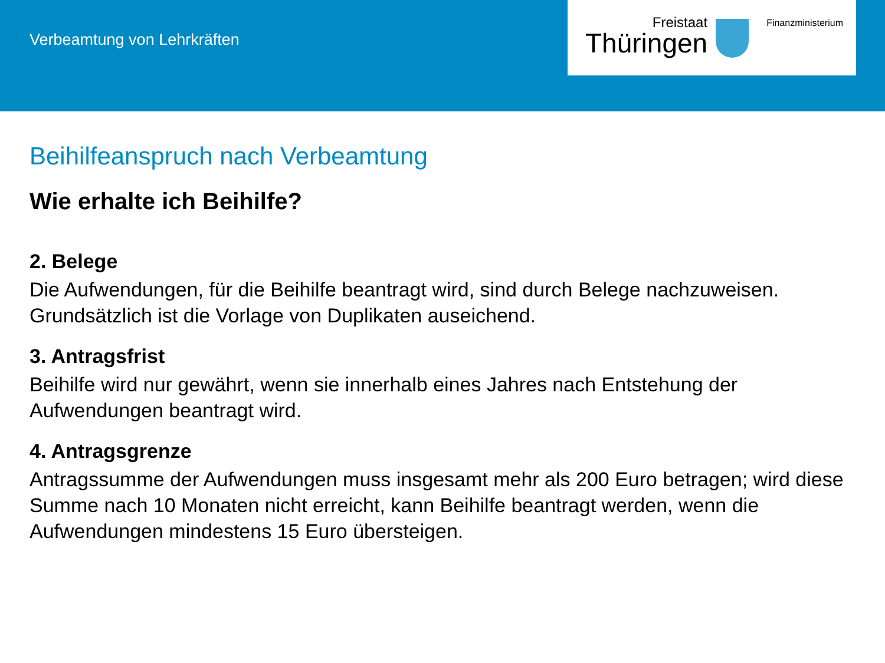Verbeamtung von Lehrkräften
Freistaat
Thüringen
Finanzministerium
Beihilfeanspruch nach Verbeamtung
Wie erhalte ich Beihilfe?
2. Belege
Die Aufwendungen, für die Beihilfe beantragt wird, sind durch Belege nachzuweisen. Grundsätzlich ist die Vorlage von Duplikaten auseichend.
3. Antragsfrist
Beihilfe wird nur gewährt, wenn sie innerhalb eines Jahres nach Entstehung der Aufwendungen beantragt wird.
4. Antragsgrenze
Antragssumme der Aufwendungen muss insgesamt mehr als 200 Euro betragen; wird diese Summe nach 10 Monaten nicht erreicht, kann Beihilfe beantragt werden, wenn die Aufwendungen mindestens 15 Euro übersteigen.